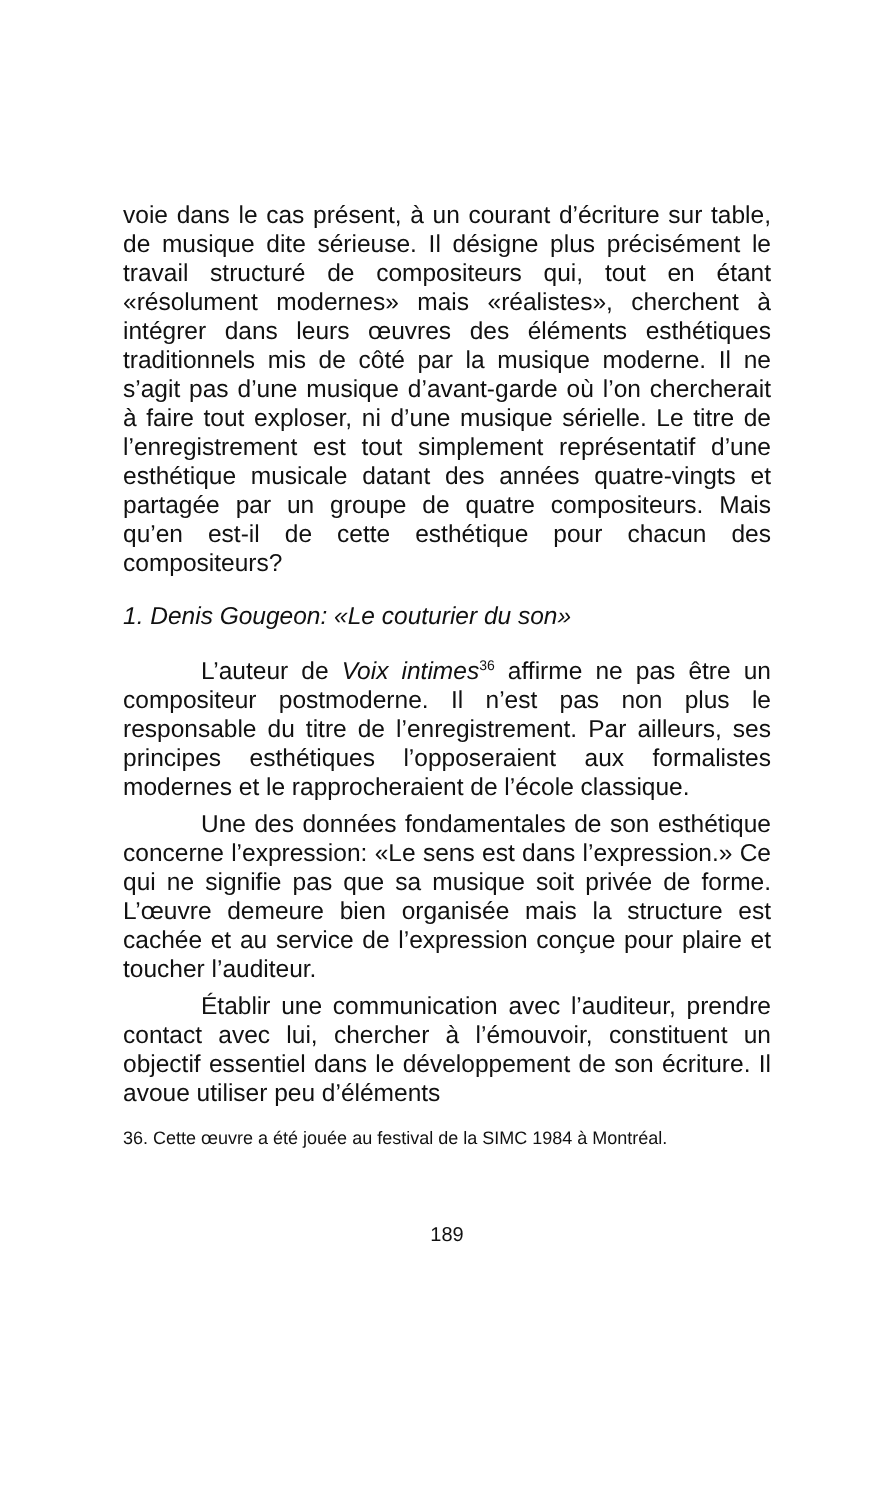voie dans le cas présent, à un courant d’écriture sur table, de musique dite sérieuse. Il désigne plus précisément le travail structuré de compositeurs qui, tout en étant «résolument modernes» mais «réalistes», cherchent à intégrer dans leurs œuvres des éléments esthétiques traditionnels mis de côté par la musique moderne. Il ne s’agit pas d’une musique d’avant-garde où l’on chercherait à faire tout exploser, ni d’une musique sérielle. Le titre de l’enregistrement est tout simplement représentatif d’une esthétique musicale datant des années quatre-vingts et partagée par un groupe de quatre compositeurs. Mais qu’en est-il de cette esthétique pour chacun des compositeurs?
1. Denis Gougeon: «Le couturier du son»
L’auteur de Voix intimes<sup>36</sup> affirme ne pas être un compositeur postmoderne. Il n’est pas non plus le responsable du titre de l’enregistrement. Par ailleurs, ses principes esthétiques l’opposeraient aux formalistes modernes et le rapprocheraient de l’école classique.
Une des données fondamentales de son esthétique concerne l’expression: «Le sens est dans l’expression.» Ce qui ne signifie pas que sa musique soit privée de forme. L’œuvre demeure bien organisée mais la structure est cachée et au service de l’expression conçue pour plaire et toucher l’auditeur.
Établir une communication avec l’auditeur, prendre contact avec lui, chercher à l’émouvoir, constituent un objectif essentiel dans le développement de son écriture. Il avoue utiliser peu d’éléments
36. Cette œuvre a été jouée au festival de la SIMC 1984 à Montréal.
189